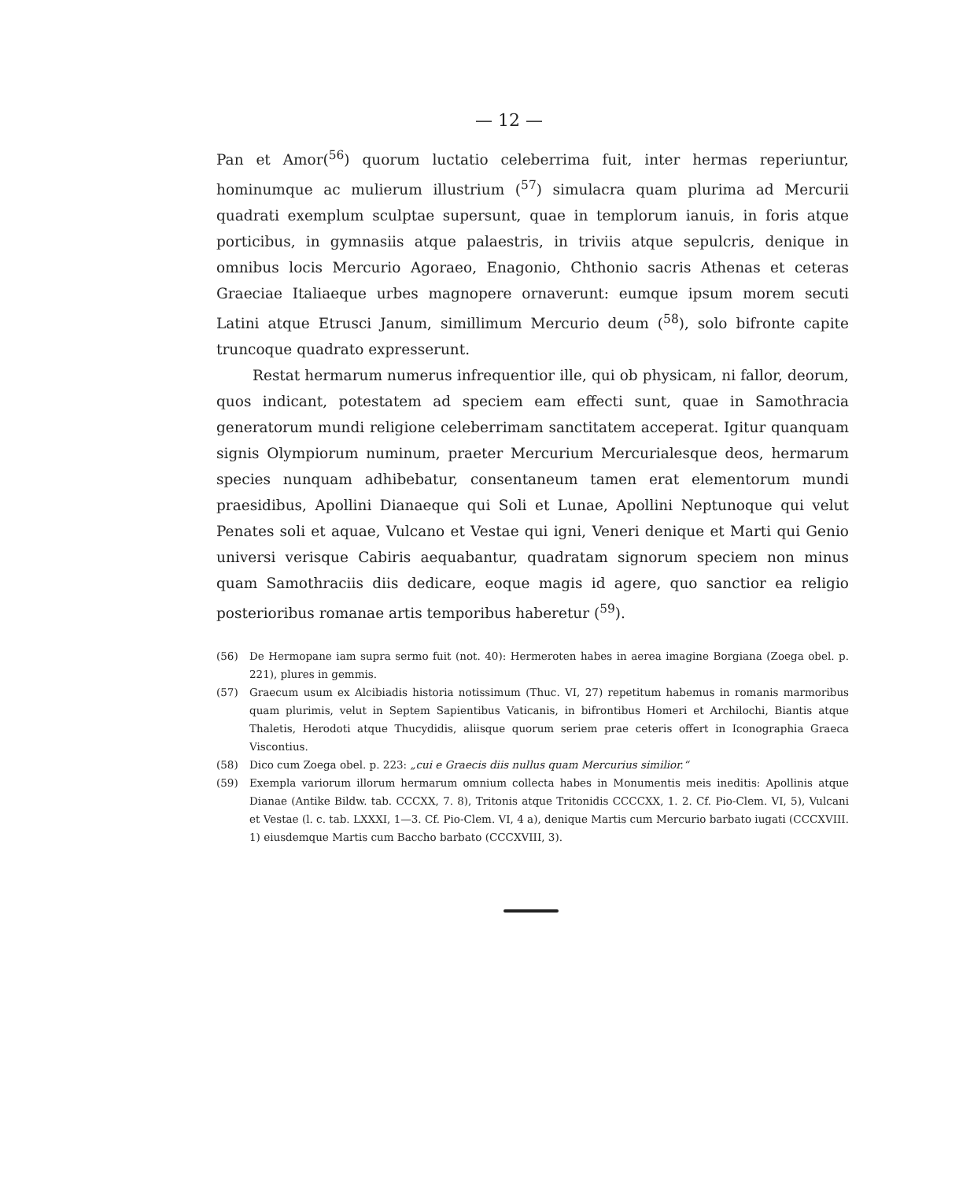— 12 —
Pan et Amor(<sup>56</sup>) quorum luctatio celeberrima fuit, inter hermas reperiuntur, hominumque ac mulierum illustrium (<sup>57</sup>) simulacra quam plurima ad Mercurii quadrati exemplum sculptae supersunt, quae in templorum ianuis, in foris atque porticibus, in gymnasiis atque palaestris, in triviis atque sepulcris, denique in omnibus locis Mercurio Agoraeo, Enagonio, Chthonio sacris Athenas et ceteras Graeciae Italiaeque urbes magnopere ornaverunt: eumque ipsum morem secuti Latini atque Etrusci Janum, simillimum Mercurio deum (<sup>58</sup>), solo bifronte capite truncoque quadrato expresserunt.
Restat hermarum numerus infrequentior ille, qui ob physicam, ni fallor, deorum, quos indicant, potestatem ad speciem eam effecti sunt, quae in Samothracia generatorum mundi religione celeberrimam sanctitatem acceperat. Igitur quanquam signis Olympiorum numinum, praeter Mercurium Mercurialesque deos, hermarum species nunquam adhibebatur, consentaneum tamen erat elementorum mundi praesidibus, Apollini Dianaeque qui Soli et Lunae, Apollini Neptunoque qui velut Penates soli et aquae, Vulcano et Vestae qui igni, Veneri denique et Marti qui Genio universi verisque Cabiris aequabantur, quadratam signorum speciem non minus quam Samothraciis diis dedicare, eoque magis id agere, quo sanctior ea religio posterioribus romanae artis temporibus haberetur (<sup>59</sup>).
(56) De Hermopane iam supra sermo fuit (not. 40): Hermeroten habes in aerea imagine Borgiana (Zoega obel. p. 221), plures in gemmis.
(57) Graecum usum ex Alcibiadis historia notissimum (Thuc. VI, 27) repetitum habemus in romanis marmoribus quam plurimis, velut in Septem Sapientibus Vaticanis, in bifrontibus Homeri et Archilochi, Biantis atque Thaletis, Herodoti atque Thucydidis, aliisque quorum seriem prae ceteris offert in Iconographia Graeca Viscontius.
(58) Dico cum Zoega obel. p. 223: „cui e Graecis diis nullus quam Mercurius similior.“
(59) Exempla variorum illorum hermarum omnium collecta habes in Monumentis meis ineditis: Apollinis atque Dianae (Antike Bildw. tab. CCCXX, 7. 8), Tritonis atque Tritonidis CCCCXX, 1. 2. Cf. Pio-Clem. VI, 5), Vulcani et Vestae (l. c. tab. LXXXI, 1—3. Cf. Pio-Clem. VI, 4 a), denique Martis cum Mercurio barbato iugati (CCCXVIII. 1) eiusdemque Martis cum Baccho barbato (CCCXVIII, 3).